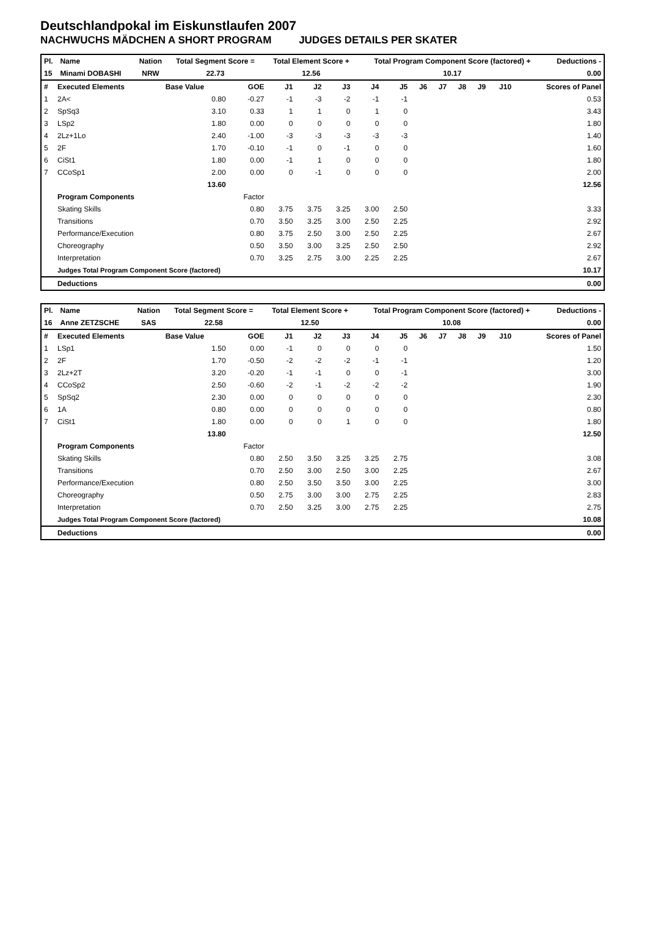Deutschlandpokal im Eiskunstlaufen 2007
NACHWUCHS MÄDCHEN A SHORT PROGRAM JUDGES DETAILS PER SKATER
| Pl. | Name | Nation | Total Segment Score = | Total Element Score + | Total Program Component Score (factored) + | Deductions - |
| 15 | Minami DOBASHI | NRW | 22.73 | 12.56 | 10.17 | 0.00 |
| # | Executed Elements | Base Value | GOE | J1 | J2 | J3 | J4 | J5 | J6 | J7 | J8 | J9 | J10 | Scores of Panel |
| --- | --- | --- | --- | --- | --- | --- | --- | --- | --- | --- | --- | --- | --- | --- |
| 1 | 2A< | 0.80 | -0.27 | -1 | -3 | -2 | -1 | -1 | | | | | | 0.53 |
| 2 | SpSq3 | 3.10 | 0.33 | 1 | 1 | 0 | 1 | 0 | | | | | | 3.43 |
| 3 | LSp2 | 1.80 | 0.00 | 0 | 0 | 0 | 0 | 0 | | | | | | 1.80 |
| 4 | 2Lz+1Lo | 2.40 | -1.00 | -3 | -3 | -3 | -3 | -3 | | | | | | 1.40 |
| 5 | 2F | 1.70 | -0.10 | -1 | 0 | -1 | 0 | 0 | | | | | | 1.60 |
| 6 | CiSt1 | 1.80 | 0.00 | -1 | 1 | 0 | 0 | 0 | | | | | | 1.80 |
| 7 | CCoSp1 | 2.00 | 0.00 | 0 | -1 | 0 | 0 | 0 | | | | | | 2.00 |
| | | 13.60 | | | | | | | | | | | | 12.56 |
| | Program Components | | Factor | | | | | | | | | | | |
| | Skating Skills | | 0.80 | 3.75 | 3.75 | 3.25 | 3.00 | 2.50 | | | | | | 3.33 |
| | Transitions | | 0.70 | 3.50 | 3.25 | 3.00 | 2.50 | 2.25 | | | | | | 2.92 |
| | Performance/Execution | | 0.80 | 3.75 | 2.50 | 3.00 | 2.50 | 2.25 | | | | | | 2.67 |
| | Choreography | | 0.50 | 3.50 | 3.00 | 3.25 | 2.50 | 2.50 | | | | | | 2.92 |
| | Interpretation | | 0.70 | 3.25 | 2.75 | 3.00 | 2.25 | 2.25 | | | | | | 2.67 |
| | Judges Total Program Component Score (factored) | | | | | | | | | | | | | 10.17 |
| | Deductions | | | | | | | | | | | | | 0.00 |
| Pl. | Name | Nation | Total Segment Score = | Total Element Score + | Total Program Component Score (factored) + | Deductions - |
| 16 | Anne ZETZSCHE | SAS | 22.58 | 12.50 | 10.08 | 0.00 |
| # | Executed Elements | Base Value | GOE | J1 | J2 | J3 | J4 | J5 | J6 | J7 | J8 | J9 | J10 | Scores of Panel |
| --- | --- | --- | --- | --- | --- | --- | --- | --- | --- | --- | --- | --- | --- | --- |
| 1 | LSp1 | 1.50 | 0.00 | -1 | 0 | 0 | 0 | 0 | | | | | | 1.50 |
| 2 | 2F | 1.70 | -0.50 | -2 | -2 | -2 | -1 | -1 | | | | | | 1.20 |
| 3 | 2Lz+2T | 3.20 | -0.20 | -1 | -1 | 0 | 0 | -1 | | | | | | 3.00 |
| 4 | CCoSp2 | 2.50 | -0.60 | -2 | -1 | -2 | -2 | -2 | | | | | | 1.90 |
| 5 | SpSq2 | 2.30 | 0.00 | 0 | 0 | 0 | 0 | 0 | | | | | | 2.30 |
| 6 | 1A | 0.80 | 0.00 | 0 | 0 | 0 | 0 | 0 | | | | | | 0.80 |
| 7 | CiSt1 | 1.80 | 0.00 | 0 | 0 | 1 | 0 | 0 | | | | | | 1.80 |
| | | 13.80 | | | | | | | | | | | | 12.50 |
| | Program Components | | Factor | | | | | | | | | | | |
| | Skating Skills | | 0.80 | 2.50 | 3.50 | 3.25 | 3.25 | 2.75 | | | | | | 3.08 |
| | Transitions | | 0.70 | 2.50 | 3.00 | 2.50 | 3.00 | 2.25 | | | | | | 2.67 |
| | Performance/Execution | | 0.80 | 2.50 | 3.50 | 3.50 | 3.00 | 2.25 | | | | | | 3.00 |
| | Choreography | | 0.50 | 2.75 | 3.00 | 3.00 | 2.75 | 2.25 | | | | | | 2.83 |
| | Interpretation | | 0.70 | 2.50 | 3.25 | 3.00 | 2.75 | 2.25 | | | | | | 2.75 |
| | Judges Total Program Component Score (factored) | | | | | | | | | | | | | 10.08 |
| | Deductions | | | | | | | | | | | | | 0.00 |